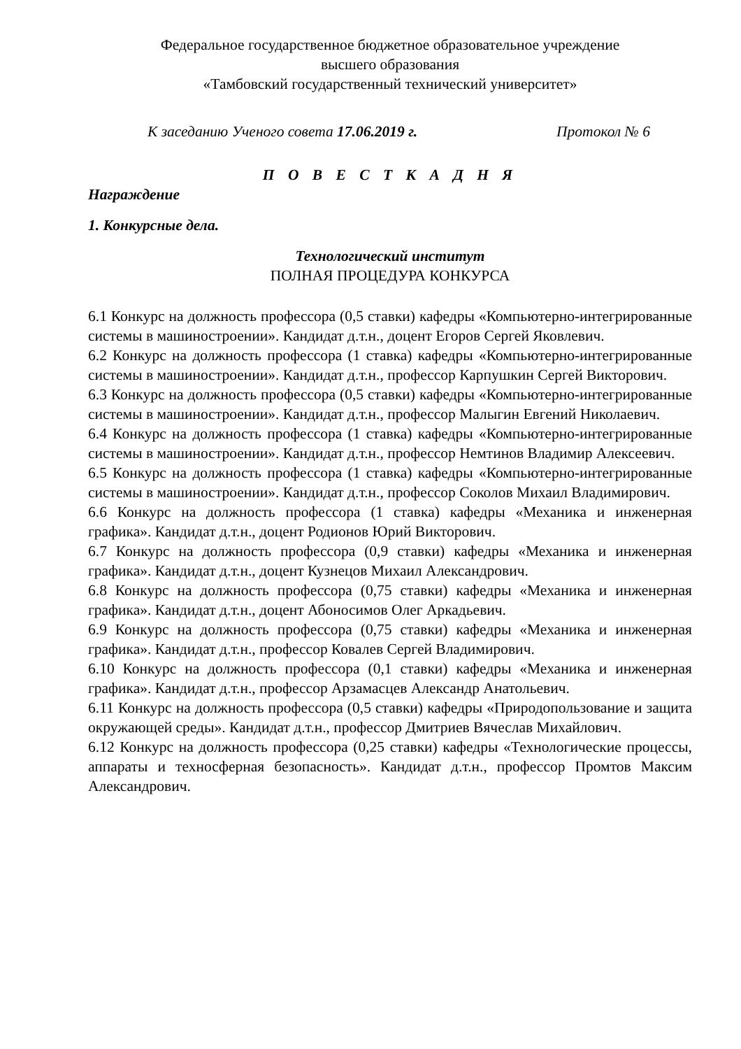Федеральное государственное бюджетное образовательное учреждение
высшего образования
«Тамбовский государственный технический университет»
К заседанию Ученого совета 17.06.2019 г. Протокол № 6
П О В Е С Т К А Д Н Я
Награждение
1. Конкурсные дела.
Технологический институт
ПОЛНАЯ ПРОЦЕДУРА КОНКУРСА
6.1 Конкурс на должность профессора (0,5 ставки) кафедры «Компьютерно-интегрированные системы в машиностроении». Кандидат д.т.н., доцент Егоров Сергей Яковлевич.
6.2 Конкурс на должность профессора (1 ставка) кафедры «Компьютерно-интегрированные системы в машиностроении». Кандидат д.т.н., профессор Карпушкин Сергей Викторович.
6.3 Конкурс на должность профессора (0,5 ставки) кафедры «Компьютерно-интегрированные системы в машиностроении». Кандидат д.т.н., профессор Малыгин Евгений Николаевич.
6.4 Конкурс на должность профессора (1 ставка) кафедры «Компьютерно-интегрированные системы в машиностроении». Кандидат д.т.н., профессор Немтинов Владимир Алексеевич.
6.5 Конкурс на должность профессора (1 ставка) кафедры «Компьютерно-интегрированные системы в машиностроении». Кандидат д.т.н., профессор Соколов Михаил Владимирович.
6.6 Конкурс на должность профессора (1 ставка) кафедры «Механика и инженерная графика». Кандидат д.т.н., доцент Родионов Юрий Викторович.
6.7 Конкурс на должность профессора (0,9 ставки) кафедры «Механика и инженерная графика». Кандидат д.т.н., доцент Кузнецов Михаил Александрович.
6.8 Конкурс на должность профессора (0,75 ставки) кафедры «Механика и инженерная графика». Кандидат д.т.н., доцент Абоносимов Олег Аркадьевич.
6.9 Конкурс на должность профессора (0,75 ставки) кафедры «Механика и инженерная графика». Кандидат д.т.н., профессор Ковалев Сергей Владимирович.
6.10 Конкурс на должность профессора (0,1 ставки) кафедры «Механика и инженерная графика». Кандидат д.т.н., профессор Арзамасцев Александр Анатольевич.
6.11 Конкурс на должность профессора (0,5 ставки) кафедры «Природопользование и защита окружающей среды». Кандидат д.т.н., профессор Дмитриев Вячеслав Михайлович.
6.12 Конкурс на должность профессора (0,25 ставки) кафедры «Технологические процессы, аппараты и техносферная безопасность». Кандидат д.т.н., профессор Промтов Максим Александрович.